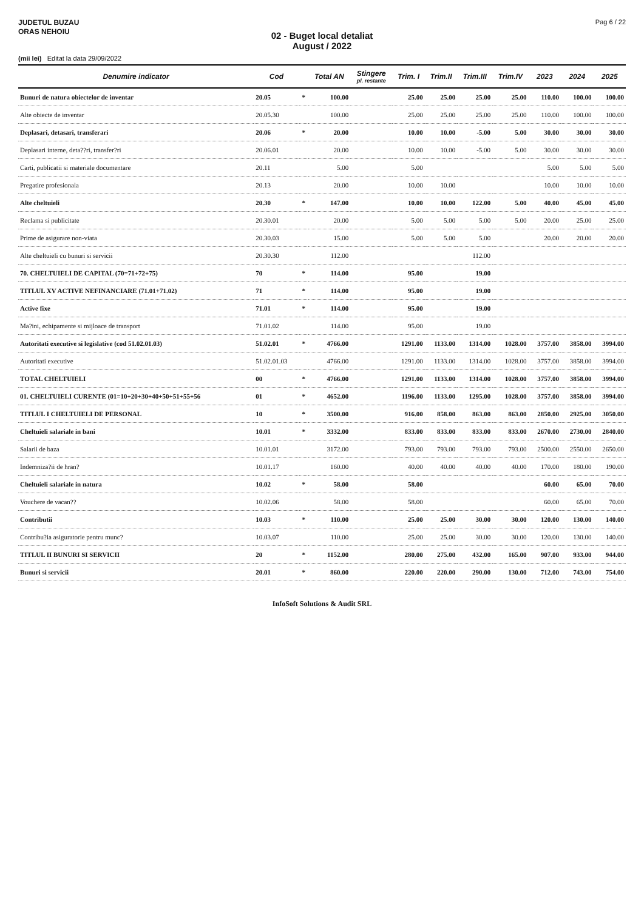JUDETUL BUZAU
ORAS NEHOIU
Pag 6 / 22
02 - Buget local detaliat
August / 2022
(mii lei) Editat la data 29/09/2022
| Denumire indicator | Cod | | Total AN | Stingere pl. restante | Trim. I | Trim.II | Trim.III | Trim.IV | 2023 | 2024 | 2025 |
| --- | --- | --- | --- | --- | --- | --- | --- | --- | --- | --- | --- |
| Bunuri de natura obiectelor de inventar | 20.05 | * | 100.00 | | 25.00 | 25.00 | 25.00 | 25.00 | 110.00 | 100.00 | 100.00 |
| Alte obiecte de inventar | 20.05.30 | | 100.00 | | 25.00 | 25.00 | 25.00 | 25.00 | 110.00 | 100.00 | 100.00 |
| Deplasari, detasari, transferari | 20.06 | * | 20.00 | | 10.00 | 10.00 | -5.00 | 5.00 | 30.00 | 30.00 | 30.00 |
| Deplasari interne, deta??ri, transfer?ri | 20.06.01 | | 20.00 | | 10.00 | 10.00 | -5.00 | 5.00 | 30.00 | 30.00 | 30.00 |
| Carti, publicatii si materiale documentare | 20.11 | | 5.00 | | 5.00 | | | | 5.00 | 5.00 | 5.00 |
| Pregatire profesionala | 20.13 | | 20.00 | | 10.00 | 10.00 | | | 10.00 | 10.00 | 10.00 |
| Alte cheltuieli | 20.30 | * | 147.00 | | 10.00 | 10.00 | 122.00 | 5.00 | 40.00 | 45.00 | 45.00 |
| Reclama si publicitate | 20.30.01 | | 20.00 | | 5.00 | 5.00 | 5.00 | 5.00 | 20.00 | 25.00 | 25.00 |
| Prime de asigurare non-viata | 20.30.03 | | 15.00 | | 5.00 | 5.00 | 5.00 | | 20.00 | 20.00 | 20.00 |
| Alte cheltuieli cu bunuri si servicii | 20.30.30 | | 112.00 | | | | 112.00 | | | | |
| 70. CHELTUIELI DE CAPITAL (70=71+72+75) | 70 | * | 114.00 | | 95.00 | | 19.00 | | | | |
| TITLUL XV ACTIVE NEFINANCIARE (71.01+71.02) | 71 | * | 114.00 | | 95.00 | | 19.00 | | | | |
| Active fixe | 71.01 | * | 114.00 | | 95.00 | | 19.00 | | | | |
| Ma?ini, echipamente si mijloace de transport | 71.01.02 | | 114.00 | | 95.00 | | 19.00 | | | | |
| Autoritati executive si legislative (cod 51.02.01.03) | 51.02.01 | * | 4766.00 | | 1291.00 | 1133.00 | 1314.00 | 1028.00 | 3757.00 | 3858.00 | 3994.00 |
| Autoritati executive | 51.02.01.03 | | 4766.00 | | 1291.00 | 1133.00 | 1314.00 | 1028.00 | 3757.00 | 3858.00 | 3994.00 |
| TOTAL CHELTUIELI | 00 | * | 4766.00 | | 1291.00 | 1133.00 | 1314.00 | 1028.00 | 3757.00 | 3858.00 | 3994.00 |
| 01. CHELTUIELI CURENTE (01=10+20+30+40+50+51+55+56 | 01 | * | 4652.00 | | 1196.00 | 1133.00 | 1295.00 | 1028.00 | 3757.00 | 3858.00 | 3994.00 |
| TITLUL I CHELTUIELI DE PERSONAL | 10 | * | 3500.00 | | 916.00 | 858.00 | 863.00 | 863.00 | 2850.00 | 2925.00 | 3050.00 |
| Cheltuieli salariale in bani | 10.01 | * | 3332.00 | | 833.00 | 833.00 | 833.00 | 833.00 | 2670.00 | 2730.00 | 2840.00 |
| Salarii de baza | 10.01.01 | | 3172.00 | | 793.00 | 793.00 | 793.00 | 793.00 | 2500.00 | 2550.00 | 2650.00 |
| Indemniza?ii de hran? | 10.01.17 | | 160.00 | | 40.00 | 40.00 | 40.00 | 40.00 | 170.00 | 180.00 | 190.00 |
| Cheltuieli salariale in natura | 10.02 | * | 58.00 | | 58.00 | | | | 60.00 | 65.00 | 70.00 |
| Vouchere de vacan?? | 10.02.06 | | 58.00 | | 58.00 | | | | 60.00 | 65.00 | 70.00 |
| Contributii | 10.03 | * | 110.00 | | 25.00 | 25.00 | 30.00 | 30.00 | 120.00 | 130.00 | 140.00 |
| Contribu?ia asiguratorie pentru munc? | 10.03.07 | | 110.00 | | 25.00 | 25.00 | 30.00 | 30.00 | 120.00 | 130.00 | 140.00 |
| TITLUL II BUNURI SI SERVICII | 20 | * | 1152.00 | | 280.00 | 275.00 | 432.00 | 165.00 | 907.00 | 933.00 | 944.00 |
| Bunuri si servicii | 20.01 | * | 860.00 | | 220.00 | 220.00 | 290.00 | 130.00 | 712.00 | 743.00 | 754.00 |
InfoSoft Solutions & Audit SRL